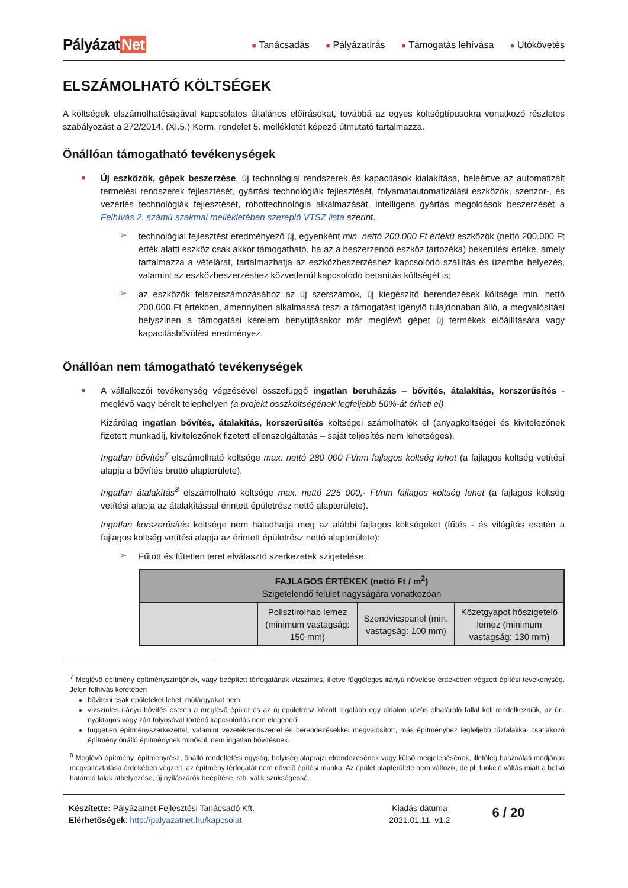Pályázat Net
■ Tanácsadás
■ Pályázatírás
■ Támogatás lehívása
■ Utókövetés
ELSZÁMOLHATÓ KÖLTSÉGEK
A költségek elszámolhatóságával kapcsolatos általános előírásokat, továbbá az egyes költségtípusokra vonatkozó részletes szabályozást a 272/2014. (XI.5.) Korm. rendelet 5. mellékletét képező útmutató tartalmazza.
Önállóan támogatható tevékenységek
■
Új eszközök, gépek beszerzése, új technológiai rendszerek és kapacitások kialakítása, beleértve az automatizált termelési rendszerek fejlesztését, gyártási technológiák fejlesztését, folyamatautomatizálási eszközök, szenzor-, és vezérlés technológiák fejlesztését, robottechnológia alkalmazását, intelligens gyártás megoldások beszerzését a Felhívás 2. számú szakmai mellékletében szereplő VTSZ lista szerint.
➢
technológiai fejlesztést eredményező új, egyenként min. nettó 200.000 Ft értékű eszközök (nettó 200.000 Ft érték alatti eszköz csak akkor támogatható, ha az a beszerzendő eszköz tartozéka) bekerülési értéke, amely tartalmazza a vételárat, tartalmazhatja az eszközbeszerzéshez kapcsolódó szállítás és üzembe helyezés, valamint az eszközbeszerzéshez közvetlenül kapcsolódó betanítás költségét is;
➢
az eszközök felszerszámozásához az új szerszámok, új kiegészítő berendezések költsége min. nettó 200.000 Ft értékben, amennyiben alkalmassá teszi a támogatást igénylő tulajdonában álló, a megvalósítási helyszínen a támogatási kérelem benyújtásakor már meglévő gépet új termékek előállítására vagy kapacitásbővülést eredményez.
Önállóan nem támogatható tevékenységek
■
A vállalkozói tevékenység végzésével összefüggő ingatlan beruházás – bővítés, átalakítás, korszerűsítés - meglévő vagy bérelt telephelyen (a projekt összköltségének legfeljebb 50%-át érheti el).
Kizárólag ingatlan bővítés, átalakítás, korszerűsítés költségei számolhatók el (anyagköltségei és kivitelezőnek fizetett munkadíj, kivitelezőnek fizetett ellenszolgáltatás – saját teljesítés nem lehetséges).
Ingatlan bővítés<sup>7</sup> elszámolható költsége max. nettó 280 000 Ft/nm fajlagos költség lehet (a fajlagos költség vetítési alapja a bővítés bruttó alapterülete).
Ingatlan átalakítás<sup>8</sup> elszámolható költsége max. nettó 225 000,- Ft/nm fajlagos költség lehet (a fajlagos költség vetítési alapja az átalakítással érintett épületrész nettó alapterülete).
Ingatlan korszerűsítés költsége nem haladhatja meg az alábbi fajlagos költségeket (fűtés - és világítás esetén a fajlagos költség vetítési alapja az érintett épületrész nettó alapterülete):
➢
Fűtött és fűtetlen teret elválasztó szerkezetek szigetelése:
| FAJLAGOS ÉRTÉKEK (nettó Ft / m<sup>2</sup>) Szigetelendő felület nagyságára vonatkozóan | | | |
| --- | --- | --- | --- |
| | Polisztirolhab lemez (minimum vastagság: 150 mm) | Szendvicspanel (min. vastagság: 100 mm) | Kőzetgyapot hőszigetelő lemez (minimum vastagság: 130 mm) |
<sup>7</sup> Meglévő építmény építményszintjének, vagy beépített térfogatának vízszintes, illetve függőleges irányú növelése érdekében végzett építési tevékenység. Jelen felhívás keretében
bővíteni csak épületeket lehet, műtárgyakat nem,
vízszintes irányú bővítés esetén a meglévő épület és az új épületrész között legalább egy oldalon közös elhatároló fallal kell rendelkezniük, az ún. nyaktagos vagy zárt folyosóval történő kapcsolódás nem elegendő,
független építményszerkezettel, valamint vezetékrendszerrel és berendezésekkel megvalósított, más építményhez legfeljebb tűzfalakkal csatlakozó építmény önálló építménynek minősül, nem ingatlan bővítésnek.
<sup>8</sup> Meglévő építmény, építményrész, önálló rendeltetési egység, helyiség alaprajzi elrendezésének vagy külső megjelenésének, illetőleg használati módjának megváltoztatása érdekében végzett, az építmény térfogatát nem növelő építési munka. Az épület alapterülete nem változik, de pl. funkció váltás miatt a belső határoló falak áthelyezése, új nyílászárók beépítése, stb. válik szükségessé.
Készítette: Pályázatnet Fejlesztési Tanácsadó Kft.
Elérhetőségek: http://palyazatnet.hu/kapcsolat
Kiadás dátuma
2021.01.11. v1.2
6 / 20